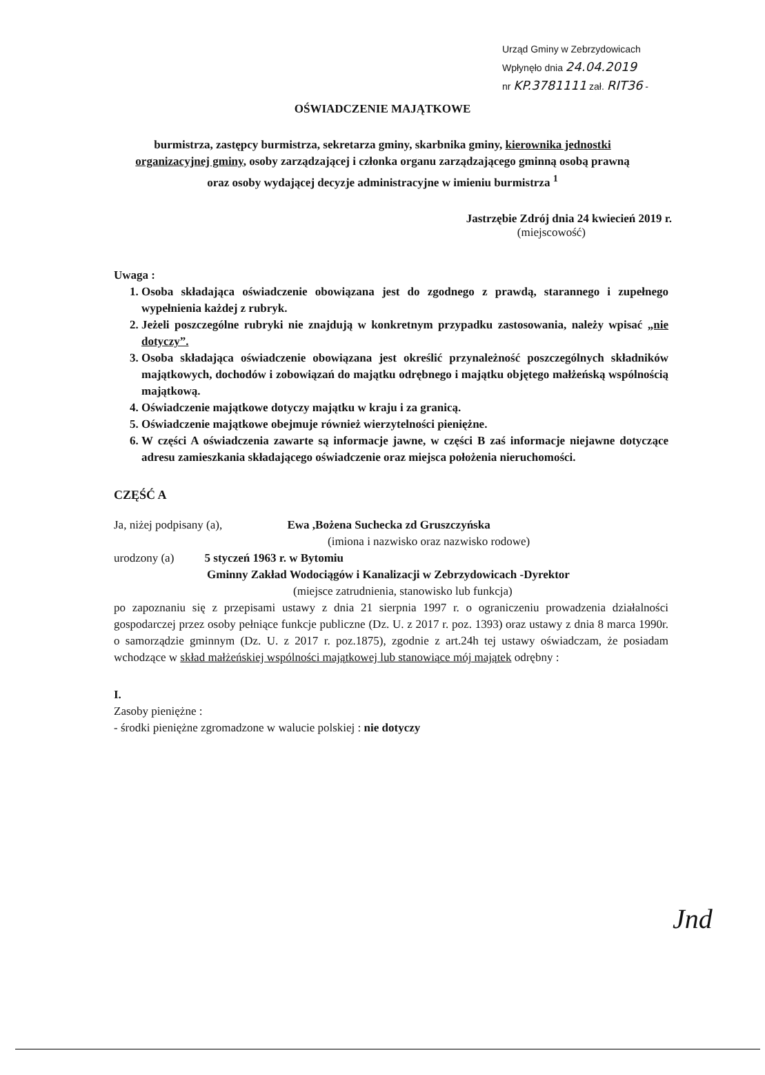Urząd Gminy w Zebrzydowicach
Wpłynęło dnia 24.04.2019
nr KP.3781111 zał. RIT36 -
OŚWIADCZENIE MAJĄTKOWE
burmistrza, zastępcy burmistrza, sekretarza gminy, skarbnika gminy, kierownika jednostki organizacyjnej gminy, osoby zarządzającej i członka organu zarządzającego gminną osobą prawną oraz osoby wydającej decyzje administracyjne w imieniu burmistrza <sup>1</sup>
Jastrzębie Zdrój dnia 24 kwiecień 2019 r.
(miejscowość)
Uwaga :
1. Osoba składająca oświadczenie obowiązana jest do zgodnego z prawdą, starannego i zupełnego wypełnienia każdej z rubryk.
2. Jeżeli poszczególne rubryki nie znajdują w konkretnym przypadku zastosowania, należy wpisać „nie dotyczy”.
3. Osoba składająca oświadczenie obowiązana jest określić przynależność poszczególnych składników majątkowych, dochodów i zobowiązań do majątku odrębnego i majątku objętego małżeńską wspólnością majątkową.
4. Oświadczenie majątkowe dotyczy majątku w kraju i za granicą.
5. Oświadczenie majątkowe obejmuje również wierzytelności pieniężne.
6. W części A oświadczenia zawarte są informacje jawne, w części B zaś informacje niejawne dotyczące adresu zamieszkania składającego oświadczenie oraz miejsca położenia nieruchomości.
CZĘŚĆ A
Ja, niżej podpisany (a), Ewa ,Bożena Suchecka zd Gruszczyńska
(imiona i nazwisko oraz nazwisko rodowe)
urodzony (a) 5 styczeń 1963 r. w Bytomiu
Gminny Zakład Wodociągów i Kanalizacji w Zebrzydowicach -Dyrektor
(miejsce zatrudnienia, stanowisko lub funkcja)
po zapoznaniu się z przepisami ustawy z dnia 21 sierpnia 1997 r. o ograniczeniu prowadzenia działalności gospodarczej przez osoby pełniące funkcje publiczne (Dz. U. z 2017 r. poz. 1393) oraz ustawy z dnia 8 marca 1990r. o samorządzie gminnym (Dz. U. z 2017 r. poz.1875), zgodnie z art.24h tej ustawy oświadczam, że posiadam wchodzące w skład małżeńskiej wspólności majątkowej lub stanowiące mój majątek odrębny :
I.
Zasoby pieniężne :
- środki pieniężne zgromadzone w walucie polskiej : nie dotyczy
Jnd